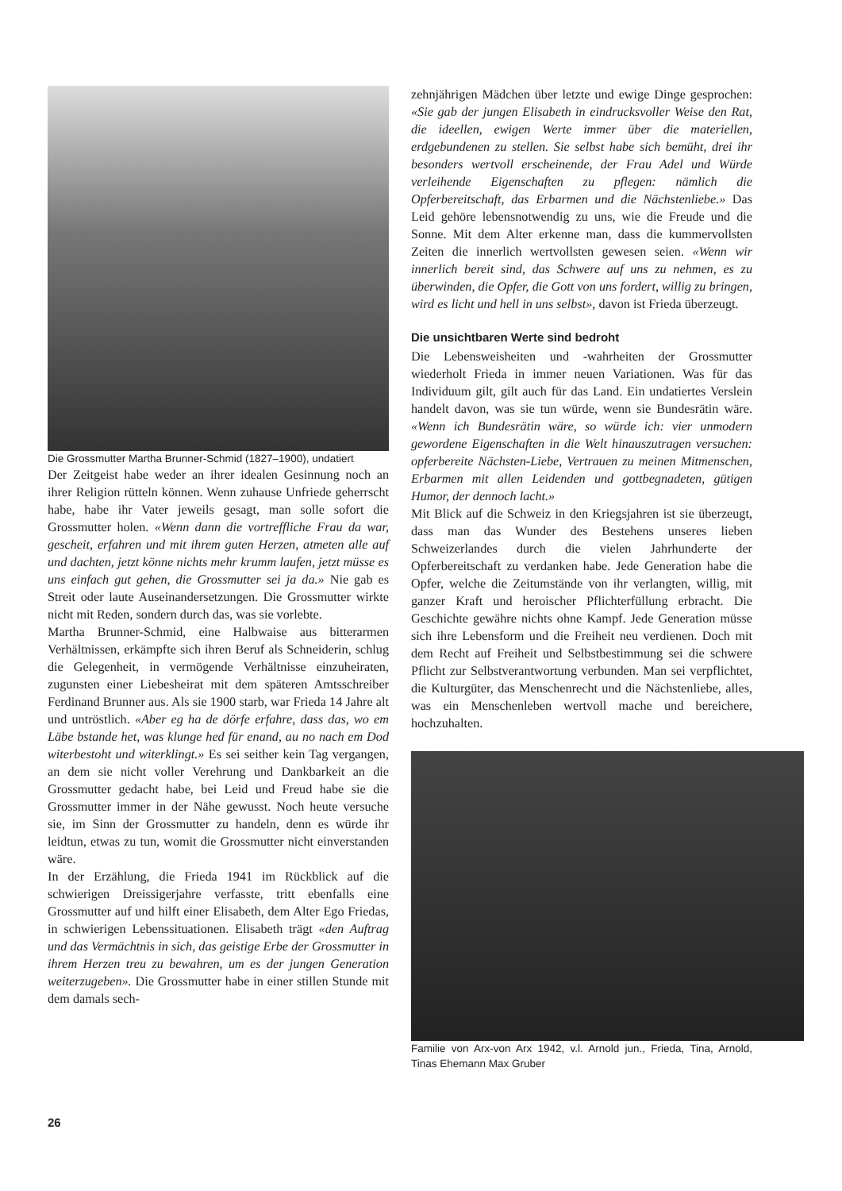Die Grossmutter Martha Brunner-Schmid (1827–1900), undatiert
Der Zeitgeist habe weder an ihrer idealen Gesinnung noch an ihrer Religion rütteln können. Wenn zuhause Unfriede geherrscht habe, habe ihr Vater jeweils gesagt, man solle sofort die Grossmutter holen. «Wenn dann die vortreffliche Frau da war, gescheit, erfahren und mit ihrem guten Herzen, atmeten alle auf und dachten, jetzt könne nichts mehr krumm laufen, jetzt müsse es uns einfach gut gehen, die Grossmutter sei ja da.» Nie gab es Streit oder laute Auseinandersetzungen. Die Grossmutter wirkte nicht mit Reden, sondern durch das, was sie vorlebte.
Martha Brunner-Schmid, eine Halbwaise aus bitterarmen Verhältnissen, erkämpfte sich ihren Beruf als Schneiderin, schlug die Gelegenheit, in vermögende Verhältnisse einzuheiraten, zugunsten einer Liebesheirat mit dem späteren Amtsschreiber Ferdinand Brunner aus. Als sie 1900 starb, war Frieda 14 Jahre alt und untröstlich. «Aber eg ha de dörfe erfahre, dass das, wo em Läbe bstande het, was klunge hed für enand, au no nach em Dod witerbestoht und witerklingt.» Es sei seither kein Tag vergangen, an dem sie nicht voller Verehrung und Dankbarkeit an die Grossmutter gedacht habe, bei Leid und Freud habe sie die Grossmutter immer in der Nähe gewusst. Noch heute versuche sie, im Sinn der Grossmutter zu handeln, denn es würde ihr leidtun, etwas zu tun, womit die Grossmutter nicht einverstanden wäre.
In der Erzählung, die Frieda 1941 im Rückblick auf die schwierigen Dreissigerjahre verfasste, tritt ebenfalls eine Grossmutter auf und hilft einer Elisabeth, dem Alter Ego Friedas, in schwierigen Lebenssituationen. Elisabeth trägt «den Auftrag und das Vermächtnis in sich, das geistige Erbe der Grossmutter in ihrem Herzen treu zu bewahren, um es der jungen Generation weiterzugeben». Die Grossmutter habe in einer stillen Stunde mit dem damals sech-
zehnjährigen Mädchen über letzte und ewige Dinge gesprochen: «Sie gab der jungen Elisabeth in eindrucksvoller Weise den Rat, die ideellen, ewigen Werte immer über die materiellen, erdgebundenen zu stellen. Sie selbst habe sich bemüht, drei ihr besonders wertvoll erscheinende, der Frau Adel und Würde verleihende Eigenschaften zu pflegen: nämlich die Opferbereitschaft, das Erbarmen und die Nächstenliebe.» Das Leid gehöre lebensnotwendig zu uns, wie die Freude und die Sonne. Mit dem Alter erkenne man, dass die kummervollsten Zeiten die innerlich wertvollsten gewesen seien. «Wenn wir innerlich bereit sind, das Schwere auf uns zu nehmen, es zu überwinden, die Opfer, die Gott von uns fordert, willig zu bringen, wird es licht und hell in uns selbst», davon ist Frieda überzeugt.
Die unsichtbaren Werte sind bedroht
Die Lebensweisheiten und -wahrheiten der Grossmutter wiederholt Frieda in immer neuen Variationen. Was für das Individuum gilt, gilt auch für das Land. Ein undatiertes Verslein handelt davon, was sie tun würde, wenn sie Bundesrätin wäre. «Wenn ich Bundesrätin wäre, so würde ich: vier unmodern gewordene Eigenschaften in die Welt hinauszutragen versuchen: opferbereite Nächsten-Liebe, Vertrauen zu meinen Mitmenschen, Erbarmen mit allen Leidenden und gottbegnadeten, gütigen Humor, der dennoch lacht.»
Mit Blick auf die Schweiz in den Kriegsjahren ist sie überzeugt, dass man das Wunder des Bestehens unseres lieben Schweizerlandes durch die vielen Jahrhunderte der Opferbereitschaft zu verdanken habe. Jede Generation habe die Opfer, welche die Zeitumstände von ihr verlangten, willig, mit ganzer Kraft und heroischer Pflichterfüllung erbracht. Die Geschichte gewähre nichts ohne Kampf. Jede Generation müsse sich ihre Lebensform und die Freiheit neu verdienen. Doch mit dem Recht auf Freiheit und Selbstbestimmung sei die schwere Pflicht zur Selbstverantwortung verbunden. Man sei verpflichtet, die Kulturgüter, das Menschenrecht und die Nächstenliebe, alles, was ein Menschenleben wertvoll mache und bereichere, hochzuhalten.
Familie von Arx-von Arx 1942, v.l. Arnold jun., Frieda, Tina, Arnold, Tinas Ehemann Max Gruber
26